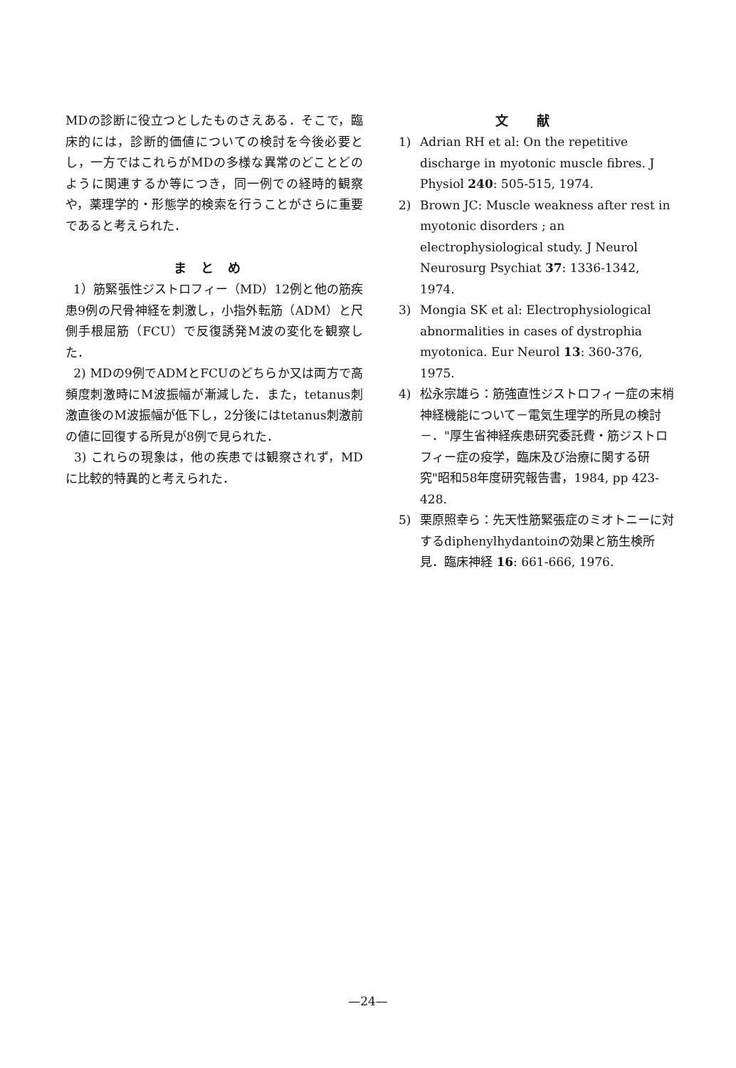MDの診断に役立つとしたものさえある．そこで，臨床的には，診断的価値についての検討を今後必要とし，一方ではこれらがMDの多様な異常のどことどのように関連するか等につき，同一例での経時的観察や，薬理学的・形態学的検索を行うことがさらに重要であると考えられた．
まとめ
1）筋緊張性ジストロフィー（MD）12例と他の筋疾患9例の尺骨神経を刺激し，小指外転筋（ADM）と尺側手根屈筋（FCU）で反復誘発M波の変化を観察した．
2) MDの9例でADMとFCUのどちらか又は両方で高頻度刺激時にM波振幅が漸減した．また，tetanus刺激直後のM波振幅が低下し，2分後にはtetanus刺激前の値に回復する所見が8例で見られた．
3) これらの現象は，他の疾患では観察されず，MDに比較的特異的と考えられた．
文献
1) Adrian RH et al: On the repetitive discharge in myotonic muscle fibres. J Physiol 240: 505-515, 1974.
2) Brown JC: Muscle weakness after rest in myotonic disorders ; an electrophysiological study. J Neurol Neurosurg Psychiat 37: 1336-1342, 1974.
3) Mongia SK et al: Electrophysiological abnormalities in cases of dystrophia myotonica. Eur Neurol 13: 360-376, 1975.
4) 松永宗雄ら：筋強直性ジストロフィー症の末梢神経機能について－電気生理学的所見の検討－．"厚生省神経疾患研究委託費・筋ジストロフィー症の疫学，臨床及び治療に関する研究"昭和58年度研究報告書，1984, pp 423-428.
5) 栗原照幸ら：先天性筋緊張症のミオトニーに対するdiphenylhydantoinの効果と筋生検所見．臨床神経 16: 661-666, 1976.
—24—